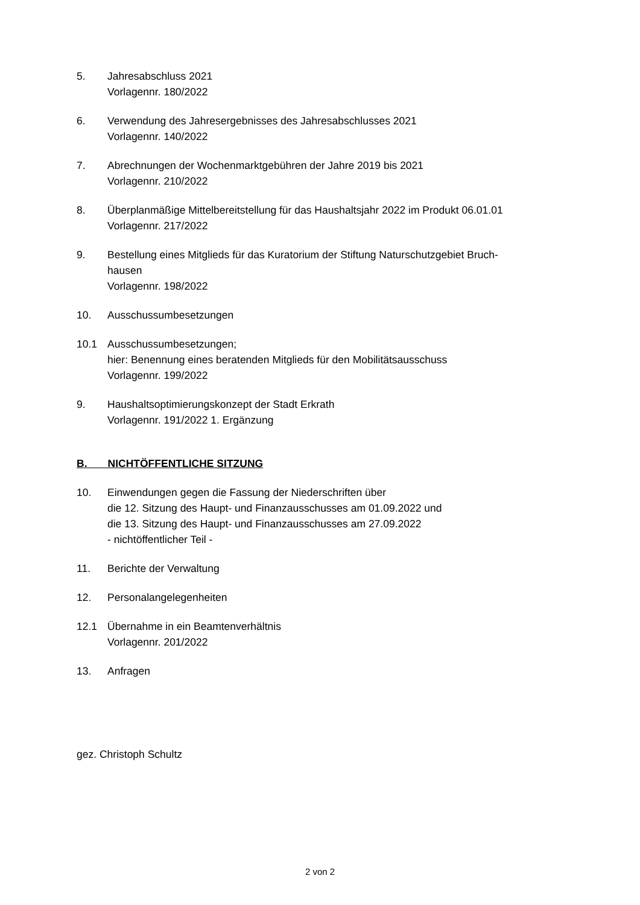5. Jahresabschluss 2021
Vorlagennr. 180/2022
6. Verwendung des Jahresergebnisses des Jahresabschlusses 2021
Vorlagennr. 140/2022
7. Abrechnungen der Wochenmarktgebühren der Jahre 2019 bis 2021
Vorlagennr. 210/2022
8. Überplanmäßige Mittelbereitstellung für das Haushaltsjahr 2022 im Produkt 06.01.01
Vorlagennr. 217/2022
9. Bestellung eines Mitglieds für das Kuratorium der Stiftung Naturschutzgebiet Bruch-
hausen
Vorlagennr. 198/2022
10. Ausschussumbesetzungen
10.1 Ausschussumbesetzungen;
hier: Benennung eines beratenden Mitglieds für den Mobilitätsausschuss
Vorlagennr. 199/2022
9. Haushaltsoptimierungskonzept der Stadt Erkrath
Vorlagennr. 191/2022 1. Ergänzung
B. NICHTÖFFENTLICHE SITZUNG
10. Einwendungen gegen die Fassung der Niederschriften über
die 12. Sitzung des Haupt- und Finanzausschusses am 01.09.2022 und
die 13. Sitzung des Haupt- und Finanzausschusses am 27.09.2022
- nichtöffentlicher Teil -
11. Berichte der Verwaltung
12. Personalangelegenheiten
12.1 Übernahme in ein Beamtenverhältnis
Vorlagennr. 201/2022
13. Anfragen
gez. Christoph Schultz
2 von 2